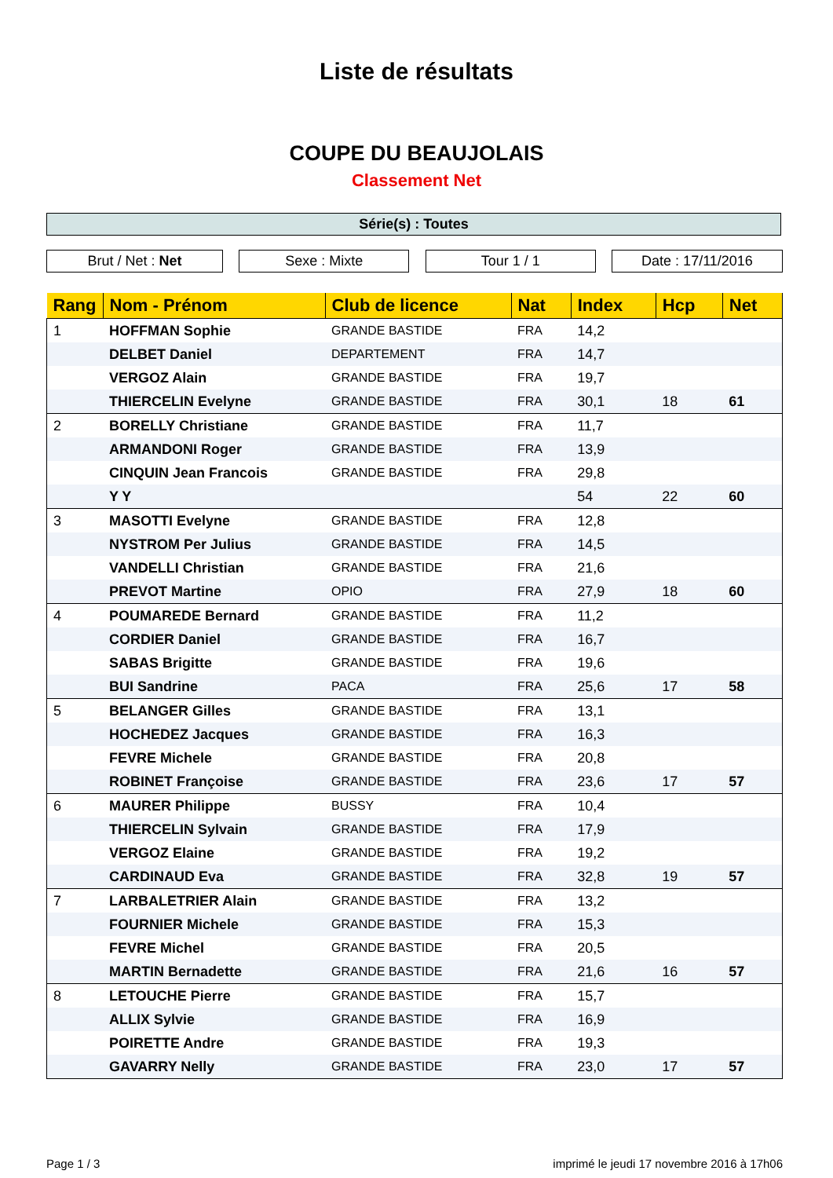Liste de résultats
COUPE DU BEAUJOLAIS
Classement Net
Série(s) : Toutes
Brut / Net : Net Sexe : Mixte Tour 1 / 1 Date : 17/11/2016
| Rang | Nom - Prénom | Club de licence | Nat | Index | Hcp | Net |
| --- | --- | --- | --- | --- | --- | --- |
| 1 | HOFFMAN Sophie | GRANDE BASTIDE | FRA | 14,2 | | |
| | DELBET Daniel | DEPARTEMENT | FRA | 14,7 | | |
| | VERGOZ Alain | GRANDE BASTIDE | FRA | 19,7 | | |
| | THIERCELIN Evelyne | GRANDE BASTIDE | FRA | 30,1 | 18 | 61 |
| 2 | BORELLY Christiane | GRANDE BASTIDE | FRA | 11,7 | | |
| | ARMANDONI Roger | GRANDE BASTIDE | FRA | 13,9 | | |
| | CINQUIN Jean Francois | GRANDE BASTIDE | FRA | 29,8 | | |
| | Y Y | | | 54 | 22 | 60 |
| 3 | MASOTTI Evelyne | GRANDE BASTIDE | FRA | 12,8 | | |
| | NYSTROM Per Julius | GRANDE BASTIDE | FRA | 14,5 | | |
| | VANDELLI Christian | GRANDE BASTIDE | FRA | 21,6 | | |
| | PREVOT Martine | OPIO | FRA | 27,9 | 18 | 60 |
| 4 | POUMAREDE Bernard | GRANDE BASTIDE | FRA | 11,2 | | |
| | CORDIER Daniel | GRANDE BASTIDE | FRA | 16,7 | | |
| | SABAS Brigitte | GRANDE BASTIDE | FRA | 19,6 | | |
| | BUI Sandrine | PACA | FRA | 25,6 | 17 | 58 |
| 5 | BELANGER Gilles | GRANDE BASTIDE | FRA | 13,1 | | |
| | HOCHEDEZ Jacques | GRANDE BASTIDE | FRA | 16,3 | | |
| | FEVRE Michele | GRANDE BASTIDE | FRA | 20,8 | | |
| | ROBINET Françoise | GRANDE BASTIDE | FRA | 23,6 | 17 | 57 |
| 6 | MAURER Philippe | BUSSY | FRA | 10,4 | | |
| | THIERCELIN Sylvain | GRANDE BASTIDE | FRA | 17,9 | | |
| | VERGOZ Elaine | GRANDE BASTIDE | FRA | 19,2 | | |
| | CARDINAUD Eva | GRANDE BASTIDE | FRA | 32,8 | 19 | 57 |
| 7 | LARBALETRIER Alain | GRANDE BASTIDE | FRA | 13,2 | | |
| | FOURNIER Michele | GRANDE BASTIDE | FRA | 15,3 | | |
| | FEVRE Michel | GRANDE BASTIDE | FRA | 20,5 | | |
| | MARTIN Bernadette | GRANDE BASTIDE | FRA | 21,6 | 16 | 57 |
| 8 | LETOUCHE Pierre | GRANDE BASTIDE | FRA | 15,7 | | |
| | ALLIX Sylvie | GRANDE BASTIDE | FRA | 16,9 | | |
| | POIRETTE Andre | GRANDE BASTIDE | FRA | 19,3 | | |
| | GAVARRY Nelly | GRANDE BASTIDE | FRA | 23,0 | 17 | 57 |
Page 1 / 3 imprimé le jeudi 17 novembre 2016 à 17h06